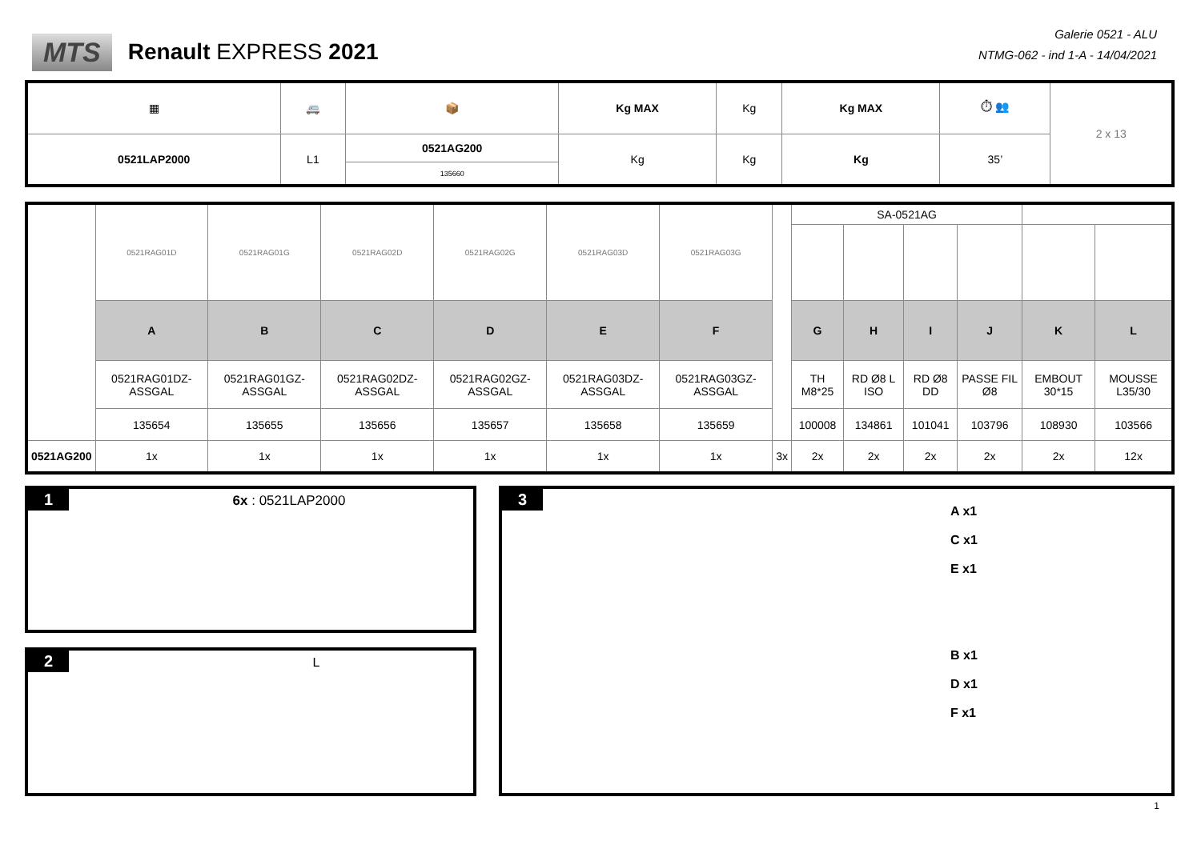MTS Renault EXPRESS 2021
Galerie 0521 - ALU
NTMG-062 - ind 1-A - 14/04/2021
| ▦ | 🚐 | 📦 | Kg MAX | Kg | Kg MAX | ⏱ 👥 | 2 x 13 |
| 0521LAP2000 | L1 | 0521AG200 | Kg | Kg | Kg | 35’ | |
| | | 135660 | | | | | |
| | 0521RAG01D | 0521RAG01G | 0521RAG02D | 0521RAG02G | 0521RAG03D | 0521RAG03G | | SA-0521AG | | | | | |
| | A | B | C | D | E | F | | G | H | I | J | K | L |
| | 0521RAG01DZ-ASSGAL | 0521RAG01GZ-ASSGAL | 0521RAG02DZ-ASSGAL | 0521RAG02GZ-ASSGAL | 0521RAG03DZ-ASSGAL | 0521RAG03GZ-ASSGAL | | TH M8*25 | RD Ø8 L ISO | RD Ø8 DD | PASSE FIL Ø8 | EMBOUT 30*15 | MOUSSE L35/30 |
| | 135654 | 135655 | 135656 | 135657 | 135658 | 135659 | | 100008 | 134861 | 101041 | 103796 | 108930 | 103566 |
| 0521AG200 | 1x | 1x | 1x | 1x | 1x | 1x | 3x | 2x | 2x | 2x | 2x | 2x | 12x |
1 6x : 0521LAP2000
2 L
3
A x1
C x1
E x1
B x1
D x1
F x1
1